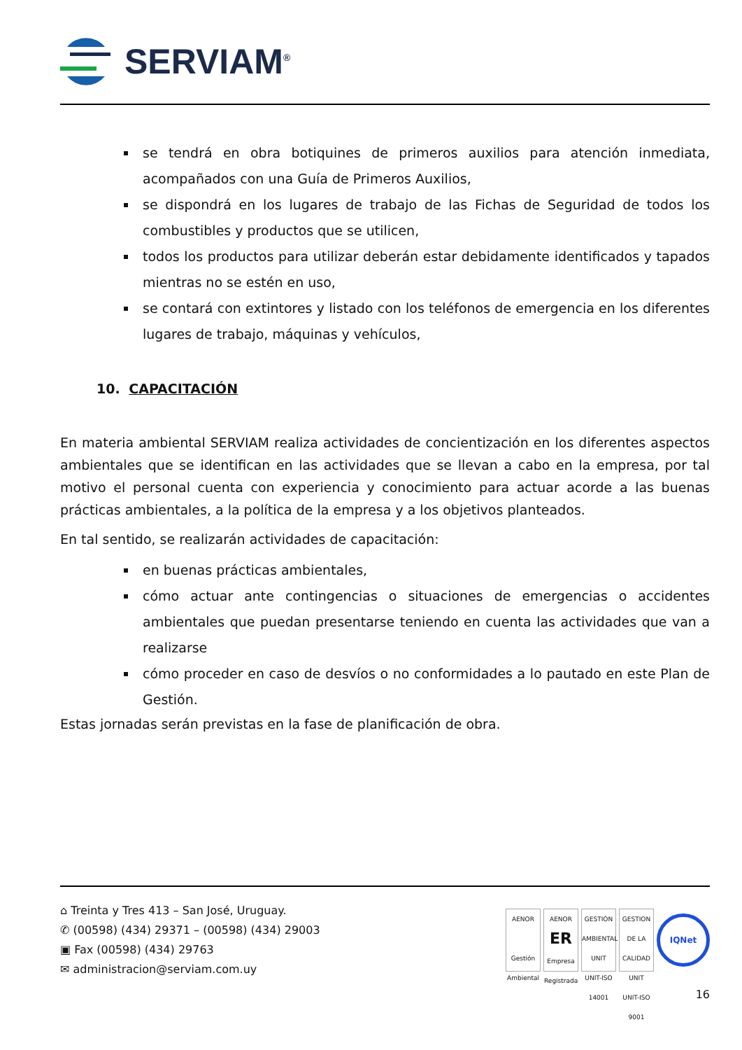SERVIAM<sup>®</sup>
se tendrá en obra botiquines de primeros auxilios para atención inmediata, acompañados con una Guía de Primeros Auxilios,
se dispondrá en los lugares de trabajo de las Fichas de Seguridad de todos los combustibles y productos que se utilicen,
todos los productos para utilizar deberán estar debidamente identificados y tapados mientras no se estén en uso,
se contará con extintores y listado con los teléfonos de emergencia en los diferentes lugares de trabajo, máquinas y vehículos,
10. CAPACITACIÓN
En materia ambiental SERVIAM realiza actividades de concientización en los diferentes aspectos ambientales que se identifican en las actividades que se llevan a cabo en la empresa, por tal motivo el personal cuenta con experiencia y conocimiento para actuar acorde a las buenas prácticas ambientales, a la política de la empresa y a los objetivos planteados.
En tal sentido, se realizarán actividades de capacitación:
en buenas prácticas ambientales,
cómo actuar ante contingencias o situaciones de emergencias o accidentes ambientales que puedan presentarse teniendo en cuenta las actividades que van a realizarse
cómo proceder en caso de desvíos o no conformidades a lo pautado en este Plan de Gestión.
Estas jornadas serán previstas en la fase de planificación de obra.
⌂ Treinta y Tres 413 – San José, Uruguay.
✆ (00598) (434) 29371 – (00598) (434) 29003
▣ Fax (00598) (434) 29763
✉ administracion@serviam.com.uy
AENOR
Gestión Ambiental
AENOR
ER
Empresa Registrada
GESTIÓN AMBIENTAL
UNIT
UNIT-ISO 14001
GESTION DE LA CALIDAD
UNIT
UNIT-ISO 9001
IQNet
16